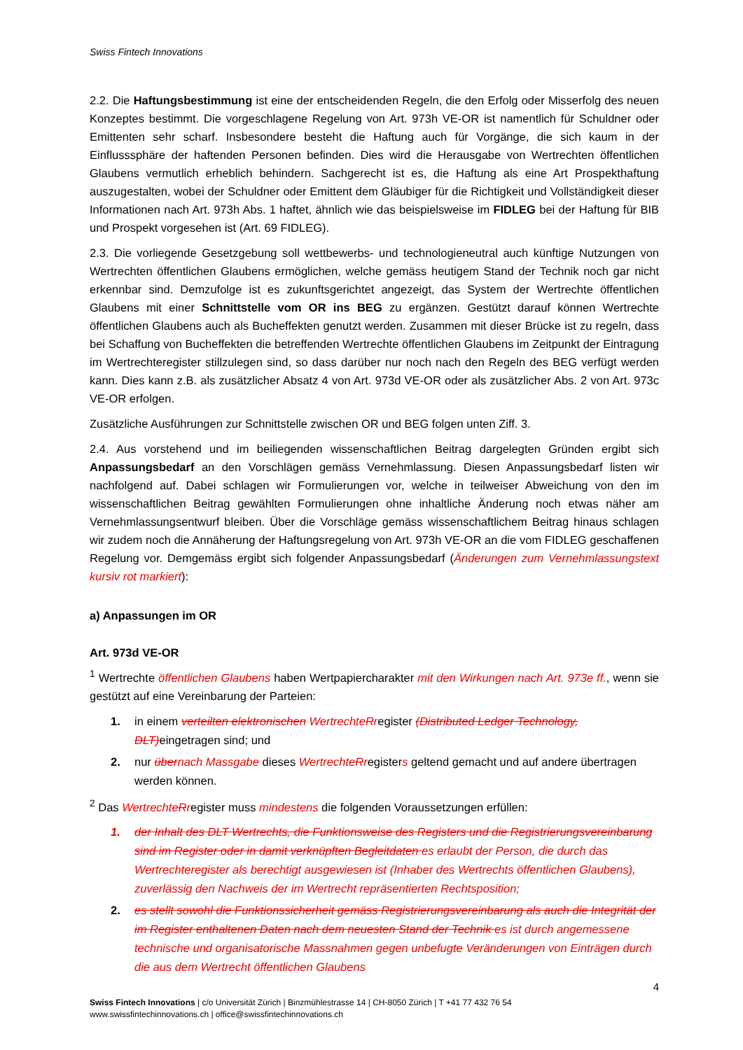Swiss Fintech Innovations
2.2. Die Haftungsbestimmung ist eine der entscheidenden Regeln, die den Erfolg oder Misserfolg des neuen Konzeptes bestimmt. Die vorgeschlagene Regelung von Art. 973h VE-OR ist namentlich für Schuldner oder Emittenten sehr scharf. Insbesondere besteht die Haftung auch für Vorgänge, die sich kaum in der Einflusssphäre der haftenden Personen befinden. Dies wird die Herausgabe von Wertrechten öffentlichen Glaubens vermutlich erheblich behindern. Sachgerecht ist es, die Haftung als eine Art Prospekthaftung auszugestalten, wobei der Schuldner oder Emittent dem Gläubiger für die Richtigkeit und Vollständigkeit dieser Informationen nach Art. 973h Abs. 1 haftet, ähnlich wie das beispielsweise im FIDLEG bei der Haftung für BIB und Prospekt vorgesehen ist (Art. 69 FIDLEG).
2.3. Die vorliegende Gesetzgebung soll wettbewerbs- und technologieneutral auch künftige Nutzungen von Wertrechten öffentlichen Glaubens ermöglichen, welche gemäss heutigem Stand der Technik noch gar nicht erkennbar sind. Demzufolge ist es zukunftsgerichtet angezeigt, das System der Wertrechte öffentlichen Glaubens mit einer Schnittstelle vom OR ins BEG zu ergänzen. Gestützt darauf können Wertrechte öffentlichen Glaubens auch als Bucheffekten genutzt werden. Zusammen mit dieser Brücke ist zu regeln, dass bei Schaffung von Bucheffekten die betreffenden Wertrechte öffentlichen Glaubens im Zeitpunkt der Eintragung im Wertrechteregister stillzulegen sind, so dass darüber nur noch nach den Regeln des BEG verfügt werden kann. Dies kann z.B. als zusätzlicher Absatz 4 von Art. 973d VE-OR oder als zusätzlicher Abs. 2 von Art. 973c VE-OR erfolgen.
Zusätzliche Ausführungen zur Schnittstelle zwischen OR und BEG folgen unten Ziff. 3.
2.4. Aus vorstehend und im beiliegenden wissenschaftlichen Beitrag dargelegten Gründen ergibt sich Anpassungsbedarf an den Vorschlägen gemäss Vernehmlassung. Diesen Anpassungsbedarf listen wir nachfolgend auf. Dabei schlagen wir Formulierungen vor, welche in teilweiser Abweichung von den im wissenschaftlichen Beitrag gewählten Formulierungen ohne inhaltliche Änderung noch etwas näher am Vernehmlassungsentwurf bleiben. Über die Vorschläge gemäss wissenschaftlichem Beitrag hinaus schlagen wir zudem noch die Annäherung der Haftungsregelung von Art. 973h VE-OR an die vom FIDLEG geschaffenen Regelung vor. Demgemäss ergibt sich folgender Anpassungsbedarf (Änderungen zum Vernehmlassungstext kursiv rot markiert):
a) Anpassungen im OR
Art. 973d VE-OR
<sup>1</sup> Wertrechte öffentlichen Glaubens haben Wertpapiercharakter mit den Wirkungen nach Art. 973e ff., wenn sie gestützt auf eine Vereinbarung der Parteien:
1. in einem verteilten elektronischen Wertrechte Rregister (Distributed Ledger Technology, DLT)eingetragen sind; und
2. nur übernach Massgabe dieses Wertrechte Rregisters geltend gemacht und auf andere übertragen werden können.
<sup>2</sup> Das Wertrechte Rregister muss mindestens die folgenden Voraussetzungen erfüllen:
1. der Inhalt des DLT Wertrechts, die Funktionsweise des Registers und die Registrierungsvereinbarung sind im Register oder in damit verknüpften Begleitdaten es erlaubt der Person, die durch das Wertrechteregister als berechtigt ausgewiesen ist (Inhaber des Wertrechts öffentlichen Glaubens), zuverlässig den Nachweis der im Wertrecht repräsentierten Rechtsposition;
2. es stellt sowohl die Funktionssicherheit gemäss Registrierungsvereinbarung als auch die Integrität der im Register enthaltenen Daten nach dem neuesten Stand der Technik es ist durch angemessene technische und organisatorische Massnahmen gegen unbefugte Veränderungen von Einträgen durch die aus dem Wertrecht öffentlichen Glaubens
4
Swiss Fintech Innovations | c/o Universität Zürich | Binzmühlestrasse 14 | CH-8050 Zürich | T +41 77 432 76 54
www.swissfintechinnovations.ch | office@swissfintechinnovations.ch